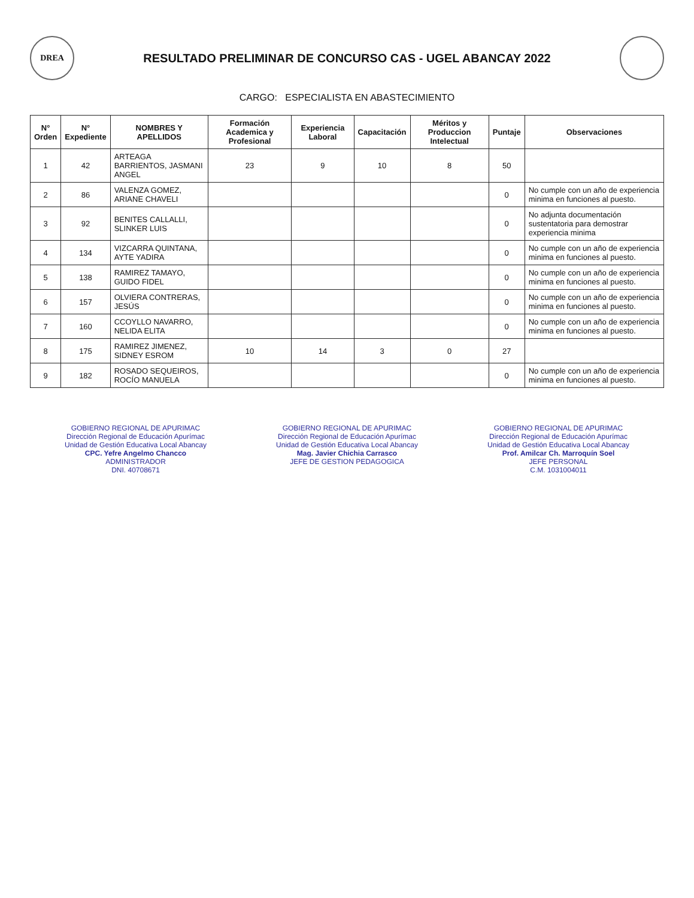DREA
RESULTADO PRELIMINAR DE CONCURSO CAS - UGEL ABANCAY 2022
CARGO: ESPECIALISTA EN ABASTECIMIENTO
| N° Orden | N° Expediente | NOMBRES Y APELLIDOS | Formación Academica y Profesional | Experiencia Laboral | Capacitación | Méritos y Produccion Intelectual | Puntaje | Observaciones |
| --- | --- | --- | --- | --- | --- | --- | --- | --- |
| 1 | 42 | ARTEAGA BARRIENTOS, JASMANI ANGEL | 23 | 9 | 10 | 8 | 50 | |
| 2 | 86 | VALENZA GOMEZ, ARIANE CHAVELI | | | | | 0 | No cumple con un año de experiencia minima en funciones al puesto. |
| 3 | 92 | BENITES CALLALLI, SLINKER LUIS | | | | | 0 | No adjunta documentación sustentatoria para demostrar experiencia minima |
| 4 | 134 | VIZCARRA QUINTANA, AYTE YADIRA | | | | | 0 | No cumple con un año de experiencia minima en funciones al puesto. |
| 5 | 138 | RAMIREZ TAMAYO, GUIDO FIDEL | | | | | 0 | No cumple con un año de experiencia minima en funciones al puesto. |
| 6 | 157 | OLVIERA CONTRERAS, JESÚS | | | | | 0 | No cumple con un año de experiencia minima en funciones al puesto. |
| 7 | 160 | CCOYLLO NAVARRO, NELIDA ELITA | | | | | 0 | No cumple con un año de experiencia minima en funciones al puesto. |
| 8 | 175 | RAMIREZ JIMENEZ, SIDNEY ESROM | 10 | 14 | 3 | 0 | 27 | |
| 9 | 182 | ROSADO SEQUEIROS, ROCÍO MANUELA | | | | | 0 | No cumple con un año de experiencia minima en funciones al puesto. |
GOBIERNO REGIONAL DE APURIMAC
Dirección Regional de Educación Apurímac
Unidad de Gestión Educativa Local Abancay
CPC. Yefre Angelmo Chancco
ADMINISTRADOR
DNI. 40708671
GOBIERNO REGIONAL DE APURIMAC
Dirección Regional de Educación Apurímac
Unidad de Gestión Educativa Local Abancay
Mag. Javier Chichia Carrasco
JEFE DE GESTION PEDAGOGICA
GOBIERNO REGIONAL DE APURIMAC
Dirección Regional de Educación Apurímac
Unidad de Gestión Educativa Local Abancay
Prof. Amilcar Ch. Marroquín Soel
JEFE PERSONAL
C.M. 1031004011